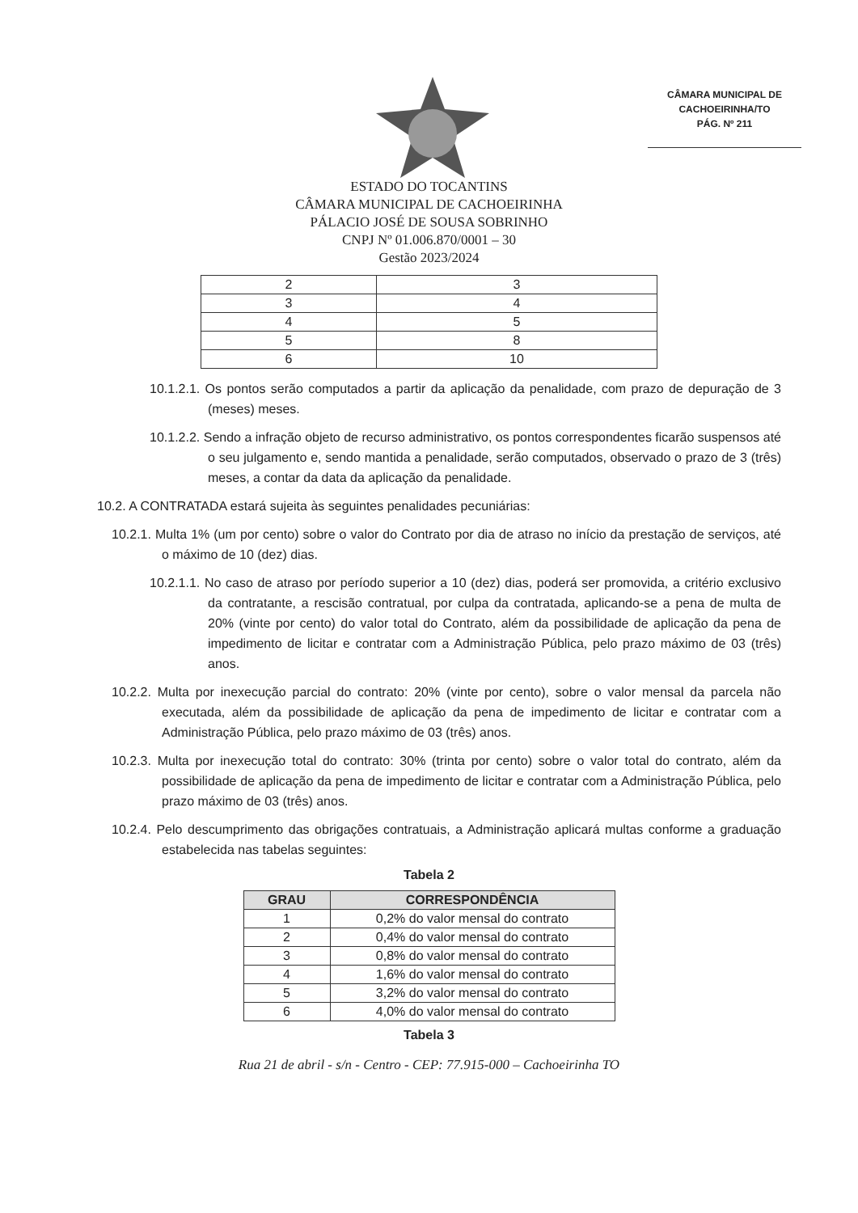CÂMARA MUNICIPAL DE
CACHOEIRINHA/TO
PÁG. Nº 211
ESTADO DO TOCANTINS
CÂMARA MUNICIPAL DE CACHOEIRINHA
PÁLACIO JOSÉ DE SOUSA SOBRINHO
CNPJ Nº 01.006.870/0001 – 30
Gestão 2023/2024
| 2 | 3 |
| 3 | 4 |
| 4 | 5 |
| 5 | 8 |
| 6 | 10 |
10.1.2.1. Os pontos serão computados a partir da aplicação da penalidade, com prazo de depuração de 3 (meses) meses.
10.1.2.2. Sendo a infração objeto de recurso administrativo, os pontos correspondentes ficarão suspensos até o seu julgamento e, sendo mantida a penalidade, serão computados, observado o prazo de 3 (três) meses, a contar da data da aplicação da penalidade.
10.2. A CONTRATADA estará sujeita às seguintes penalidades pecuniárias:
10.2.1. Multa 1% (um por cento) sobre o valor do Contrato por dia de atraso no início da prestação de serviços, até o máximo de 10 (dez) dias.
10.2.1.1. No caso de atraso por período superior a 10 (dez) dias, poderá ser promovida, a critério exclusivo da contratante, a rescisão contratual, por culpa da contratada, aplicando-se a pena de multa de 20% (vinte por cento) do valor total do Contrato, além da possibilidade de aplicação da pena de impedimento de licitar e contratar com a Administração Pública, pelo prazo máximo de 03 (três) anos.
10.2.2. Multa por inexecução parcial do contrato: 20% (vinte por cento), sobre o valor mensal da parcela não executada, além da possibilidade de aplicação da pena de impedimento de licitar e contratar com a Administração Pública, pelo prazo máximo de 03 (três) anos.
10.2.3. Multa por inexecução total do contrato: 30% (trinta por cento) sobre o valor total do contrato, além da possibilidade de aplicação da pena de impedimento de licitar e contratar com a Administração Pública, pelo prazo máximo de 03 (três) anos.
10.2.4. Pelo descumprimento das obrigações contratuais, a Administração aplicará multas conforme a graduação estabelecida nas tabelas seguintes:
Tabela 2
| GRAU | CORRESPONDÊNCIA |
| --- | --- |
| 1 | 0,2% do valor mensal do contrato |
| 2 | 0,4% do valor mensal do contrato |
| 3 | 0,8% do valor mensal do contrato |
| 4 | 1,6% do valor mensal do contrato |
| 5 | 3,2% do valor mensal do contrato |
| 6 | 4,0% do valor mensal do contrato |
Tabela 3
Rua 21 de abril - s/n - Centro - CEP: 77.915-000 – Cachoeirinha TO